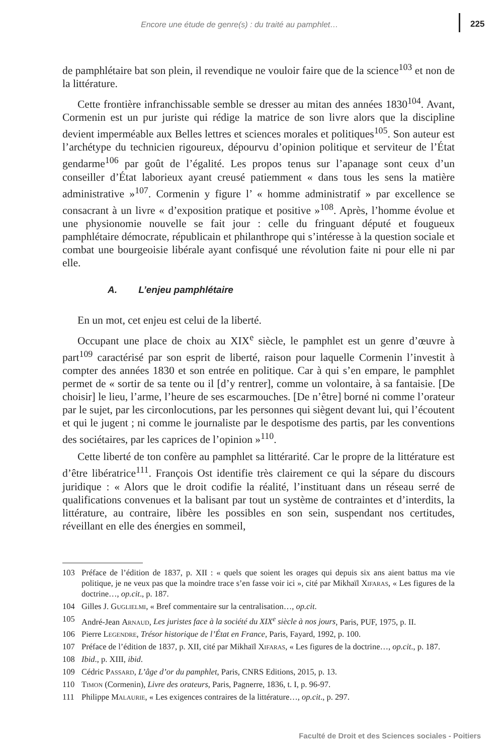Encore une étude de genre(s) : du traité au pamphlet… 225
de pamphlétaire bat son plein, il revendique ne vouloir faire que de la science<sup>103</sup> et non de la littérature.
Cette frontière infranchissable semble se dresser au mitan des années 1830<sup>104</sup>. Avant, Cormenin est un pur juriste qui rédige la matrice de son livre alors que la discipline devient imperméable aux Belles lettres et sciences morales et politiques<sup>105</sup>. Son auteur est l’archétype du technicien rigoureux, dépourvu d’opinion politique et serviteur de l’État gendarme<sup>106</sup> par goût de l’égalité. Les propos tenus sur l’apanage sont ceux d’un conseiller d’État laborieux ayant creusé patiemment « dans tous les sens la matière administrative »<sup>107</sup>. Cormenin y figure l’ « homme administratif » par excellence se consacrant à un livre « d’exposition pratique et positive »<sup>108</sup>. Après, l’homme évolue et une physionomie nouvelle se fait jour : celle du fringuant député et fougueux pamphlétaire démocrate, républicain et philanthrope qui s’intéresse à la question sociale et combat une bourgeoisie libérale ayant confisqué une révolution faite ni pour elle ni par elle.
A. L’enjeu pamphlétaire
En un mot, cet enjeu est celui de la liberté.
Occupant une place de choix au XIX<sup>e</sup> siècle, le pamphlet est un genre d’œuvre à part<sup>109</sup> caractérisé par son esprit de liberté, raison pour laquelle Cormenin l’investit à compter des années 1830 et son entrée en politique. Car à qui s’en empare, le pamphlet permet de « sortir de sa tente ou il [d’y rentrer], comme un volontaire, à sa fantaisie. [De choisir] le lieu, l’arme, l’heure de ses escarmouches. [De n’être] borné ni comme l’orateur par le sujet, par les circonlocutions, par les personnes qui siègent devant lui, qui l’écoutent et qui le jugent ; ni comme le journaliste par le despotisme des partis, par les conventions des sociétaires, par les caprices de l’opinion »<sup>110</sup>.
Cette liberté de ton confère au pamphlet sa littérarité. Car le propre de la littérature est d’être libératrice<sup>111</sup>. François Ost identifie très clairement ce qui la sépare du discours juridique : « Alors que le droit codifie la réalité, l’instituant dans un réseau serré de qualifications convenues et la balisant par tout un système de contraintes et d’interdits, la littérature, au contraire, libère les possibles en son sein, suspendant nos certitudes, réveillant en elle des énergies en sommeil,
103 Préface de l’édition de 1837, p. XII : « quels que soient les orages qui depuis six ans aient battus ma vie politique, je ne veux pas que la moindre trace s’en fasse voir ici », cité par Mikhaïl Xifaras, « Les figures de la doctrine…, op.cit., p. 187.
104 Gilles J. Guglielmi, « Bref commentaire sur la centralisation…, op.cit.
105 André-Jean Arnaud, Les juristes face à la société du XIX<sup>e</sup> siècle à nos jours, Paris, PUF, 1975, p. II.
106 Pierre Legendre, Trésor historique de l’État en France, Paris, Fayard, 1992, p. 100.
107 Préface de l’édition de 1837, p. XII, cité par Mikhaïl Xifaras, « Les figures de la doctrine…, op.cit., p. 187.
108 Ibid., p. XIII, ibid.
109 Cédric Passard, L’âge d’or du pamphlet, Paris, CNRS Editions, 2015, p. 13.
110 Timon (Cormenin), Livre des orateurs, Paris, Pagnerre, 1836, t. I, p. 96-97.
111 Philippe Malaurie, « Les exigences contraires de la littérature…, op.cit., p. 297.
Faculté de Droit et des Sciences sociales - Poitiers